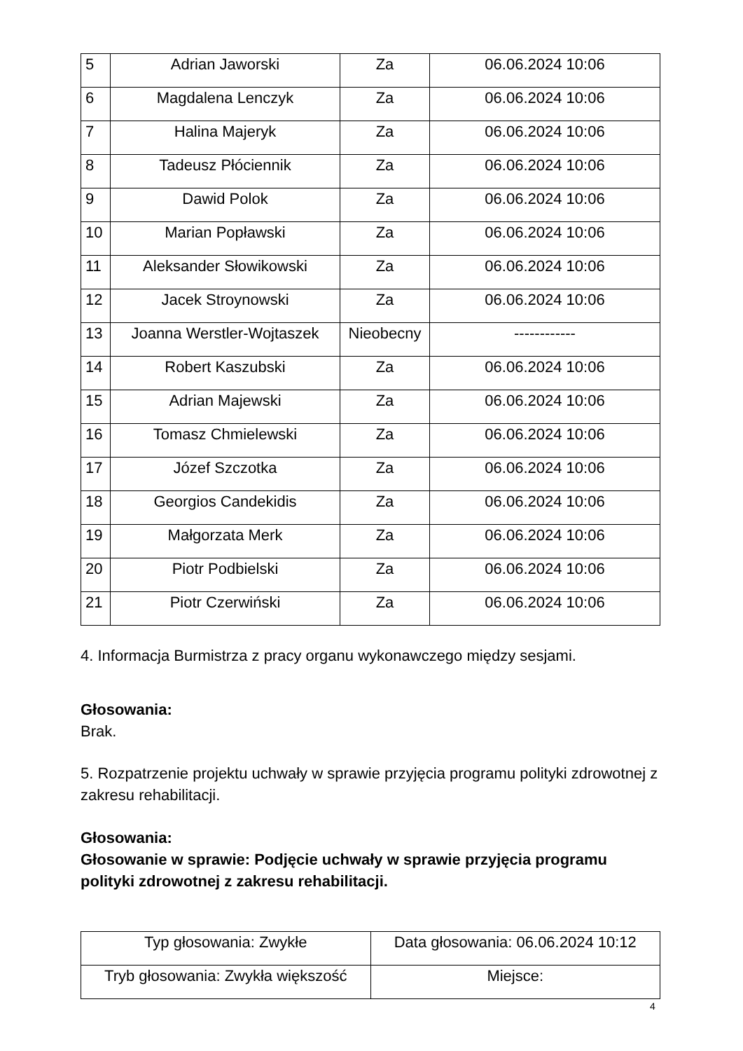| 5 | Adrian Jaworski | Za | 06.06.2024 10:06 |
| 6 | Magdalena Lenczyk | Za | 06.06.2024 10:06 |
| 7 | Halina Majeryk | Za | 06.06.2024 10:06 |
| 8 | Tadeusz Płóciennik | Za | 06.06.2024 10:06 |
| 9 | Dawid Polok | Za | 06.06.2024 10:06 |
| 10 | Marian Popławski | Za | 06.06.2024 10:06 |
| 11 | Aleksander Słowikowski | Za | 06.06.2024 10:06 |
| 12 | Jacek Stroynowski | Za | 06.06.2024 10:06 |
| 13 | Joanna Werstler-Wojtaszek | Nieobecny | ------------ |
| 14 | Robert Kaszubski | Za | 06.06.2024 10:06 |
| 15 | Adrian Majewski | Za | 06.06.2024 10:06 |
| 16 | Tomasz Chmielewski | Za | 06.06.2024 10:06 |
| 17 | Józef Szczotka | Za | 06.06.2024 10:06 |
| 18 | Georgios Candekidis | Za | 06.06.2024 10:06 |
| 19 | Małgorzata Merk | Za | 06.06.2024 10:06 |
| 20 | Piotr Podbielski | Za | 06.06.2024 10:06 |
| 21 | Piotr Czerwiński | Za | 06.06.2024 10:06 |
4. Informacja Burmistrza z pracy organu wykonawczego między sesjami.
Głosowania:
Brak.
5. Rozpatrzenie projektu uchwały w sprawie przyjęcia programu polityki zdrowotnej z zakresu rehabilitacji.
Głosowania:
Głosowanie w sprawie: Podjęcie uchwały w sprawie przyjęcia programu polityki zdrowotnej z zakresu rehabilitacji.
| Typ głosowania: Zwykłe | Data głosowania: 06.06.2024 10:12 |
| Tryb głosowania: Zwykła większość | Miejsce: |
4